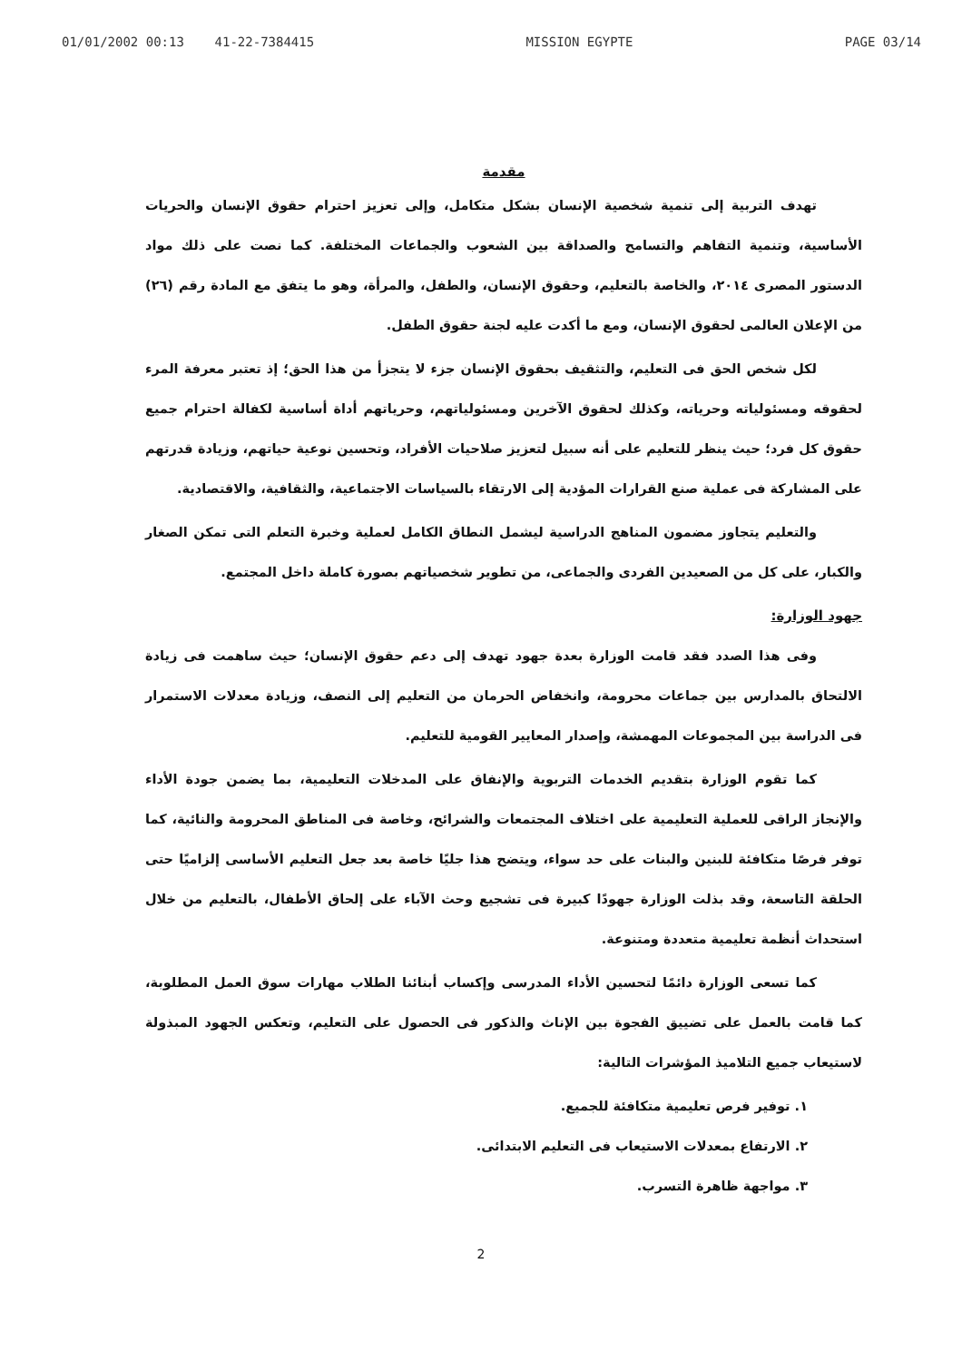01/01/2002 00:13 41-22-7384415 MISSION EGYPTE PAGE 03/14
مقدمة
تهدف التربية إلى تنمية شخصية الإنسان بشكل متكامل، وإلى تعزيز احترام حقوق الإنسان والحريات الأساسية، وتنمية التفاهم والتسامح والصداقة بين الشعوب والجماعات المختلفة. كما نصت على ذلك مواد الدستور المصرى ٢٠١٤، والخاصة بالتعليم، وحقوق الإنسان، والطفل، والمرأة، وهو ما يتفق مع المادة رقم (٢٦) من الإعلان العالمى لحقوق الإنسان، ومع ما أكدت عليه لجنة حقوق الطفل.
لكل شخص الحق فى التعليم، والتثقيف بحقوق الإنسان جزء لا يتجزأ من هذا الحق؛ إذ تعتبر معرفة المرء لحقوقه ومسئولياته وحرياته، وكذلك لحقوق الآخرين ومسئولياتهم، وحرياتهم أداة أساسية لكفالة احترام جميع حقوق كل فرد؛ حيث ينظر للتعليم على أنه سبيل لتعزيز صلاحيات الأفراد، وتحسين نوعية حياتهم، وزيادة قدرتهم على المشاركة فى عملية صنع القرارات المؤدية إلى الارتقاء بالسياسات الاجتماعية، والثقافية، والاقتصادية.
والتعليم يتجاوز مضمون المناهج الدراسية ليشمل النطاق الكامل لعملية وخبرة التعلم التى تمكن الصغار والكبار، على كل من الصعيدين الفردى والجماعى، من تطوير شخصياتهم بصورة كاملة داخل المجتمع.
جهود الوزارة:
وفى هذا الصدد فقد قامت الوزارة بعدة جهود تهدف إلى دعم حقوق الإنسان؛ حيث ساهمت فى زيادة الالتحاق بالمدارس بين جماعات محرومة، وانخفاض الحرمان من التعليم إلى النصف، وزيادة معدلات الاستمرار فى الدراسة بين المجموعات المهمشة، وإصدار المعايير القومية للتعليم.
كما تقوم الوزارة بتقديم الخدمات التربوية والإنفاق على المدخلات التعليمية، بما يضمن جودة الأداء والإنجاز الراقى للعملية التعليمية على اختلاف المجتمعات والشرائح، وخاصة فى المناطق المحرومة والنائية، كما توفر فرصًا متكافئة للبنين والبنات على حد سواء، ويتضح هذا جليًا خاصة بعد جعل التعليم الأساسى إلزاميًا حتى الحلقة التاسعة، وقد بذلت الوزارة جهودًا كبيرة فى تشجيع وحث الآباء على إلحاق الأطفال، بالتعليم من خلال استحداث أنظمة تعليمية متعددة ومتنوعة.
كما تسعى الوزارة دائمًا لتحسين الأداء المدرسى وإكساب أبنائنا الطلاب مهارات سوق العمل المطلوبة، كما قامت بالعمل على تضييق الفجوة بين الإناث والذكور فى الحصول على التعليم، وتعكس الجهود المبذولة لاستيعاب جميع التلاميذ المؤشرات التالية:
١. توفير فرص تعليمية متكافئة للجميع.
٢. الارتفاع بمعدلات الاستيعاب فى التعليم الابتدائى.
٣. مواجهة ظاهرة التسرب.
2